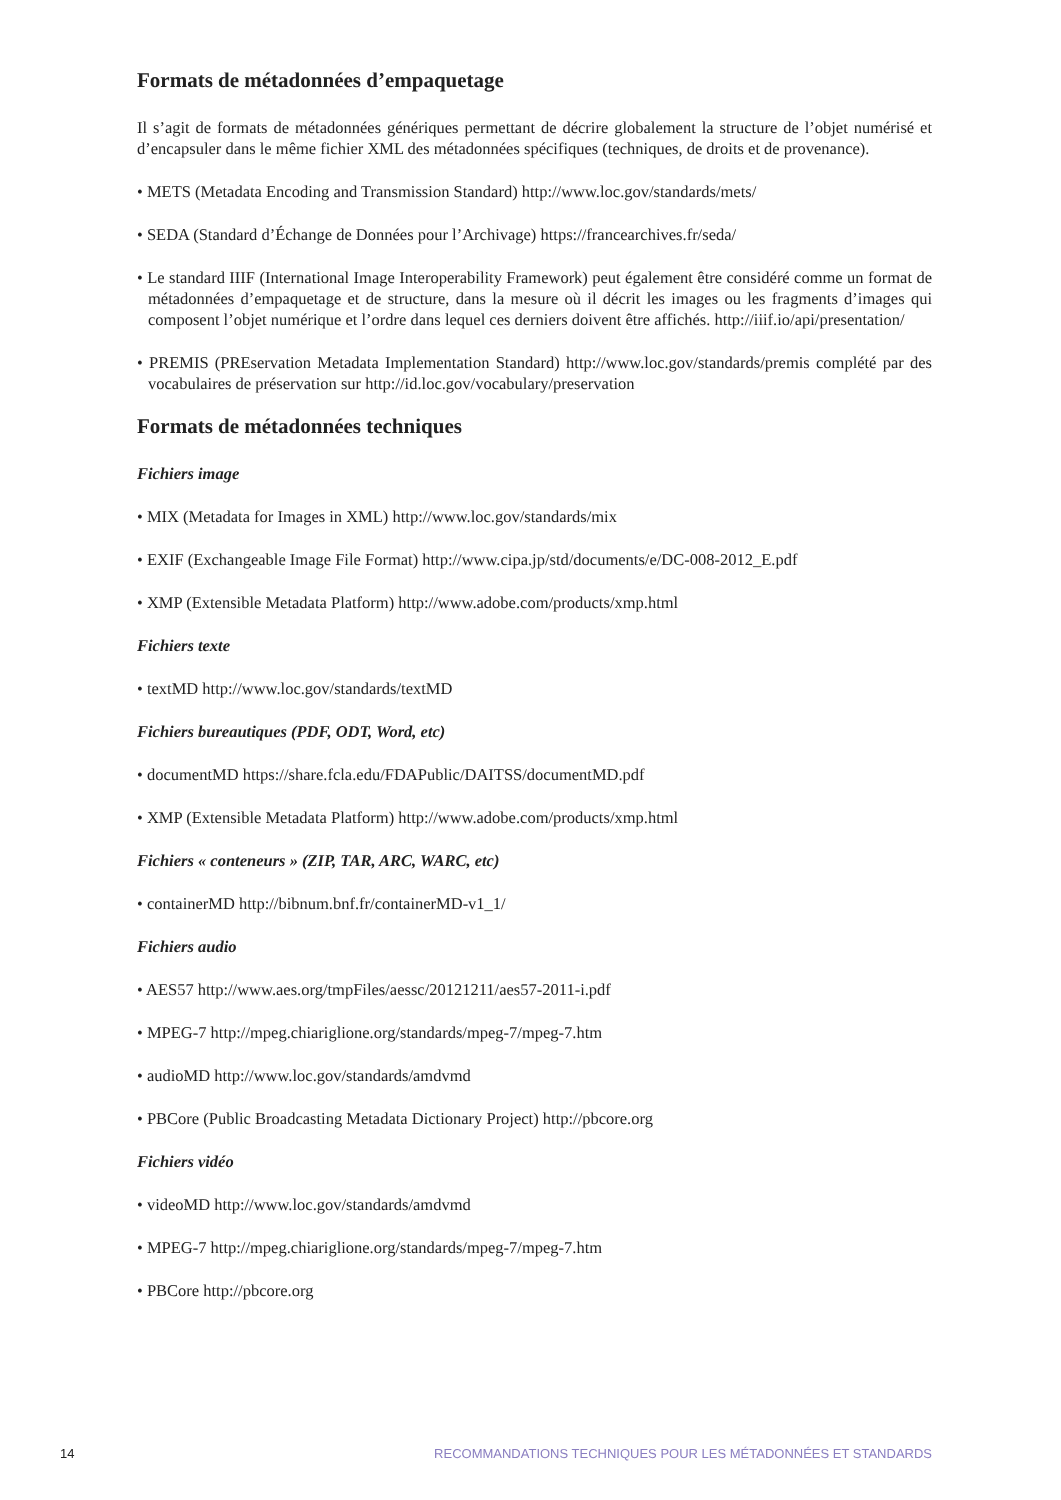Formats de métadonnées d’empaquetage
Il s’agit de formats de métadonnées génériques permettant de décrire globalement la structure de l’objet numérisé et d’encapsuler dans le même fichier XML des métadonnées spécifiques (techniques, de droits et de provenance).
• METS (Metadata Encoding and Transmission Standard) http://www.loc.gov/standards/mets/
• SEDA (Standard d’Échange de Données pour l’Archivage) https://francearchives.fr/seda/
• Le standard IIIF (International Image Interoperability Framework) peut également être considéré comme un format de métadonnées d’empaquetage et de structure, dans la mesure où il décrit les images ou les fragments d’images qui composent l’objet numérique et l’ordre dans lequel ces derniers doivent être affichés. http://iiif.io/api/presentation/
• PREMIS (PREservation Metadata Implementation Standard) http://www.loc.gov/standards/premis complété par des vocabulaires de préservation sur http://id.loc.gov/vocabulary/preservation
Formats de métadonnées techniques
Fichiers image
• MIX (Metadata for Images in XML) http://www.loc.gov/standards/mix
• EXIF (Exchangeable Image File Format) http://www.cipa.jp/std/documents/e/DC-008-2012_E.pdf
• XMP (Extensible Metadata Platform) http://www.adobe.com/products/xmp.html
Fichiers texte
• textMD http://www.loc.gov/standards/textMD
Fichiers bureautiques (PDF, ODT, Word, etc)
• documentMD https://share.fcla.edu/FDAPublic/DAITSS/documentMD.pdf
• XMP (Extensible Metadata Platform) http://www.adobe.com/products/xmp.html
Fichiers « conteneurs » (ZIP, TAR, ARC, WARC, etc)
• containerMD http://bibnum.bnf.fr/containerMD-v1_1/
Fichiers audio
• AES57 http://www.aes.org/tmpFiles/aessc/20121211/aes57-2011-i.pdf
• MPEG-7 http://mpeg.chiariglione.org/standards/mpeg-7/mpeg-7.htm
• audioMD http://www.loc.gov/standards/amdvmd
• PBCore (Public Broadcasting Metadata Dictionary Project) http://pbcore.org
Fichiers vidéo
• videoMD http://www.loc.gov/standards/amdvmd
• MPEG-7 http://mpeg.chiariglione.org/standards/mpeg-7/mpeg-7.htm
• PBCore http://pbcore.org
14 RECOMMANDATIONS TECHNIQUES POUR LES MÉTADONNÉES ET STANDARDS